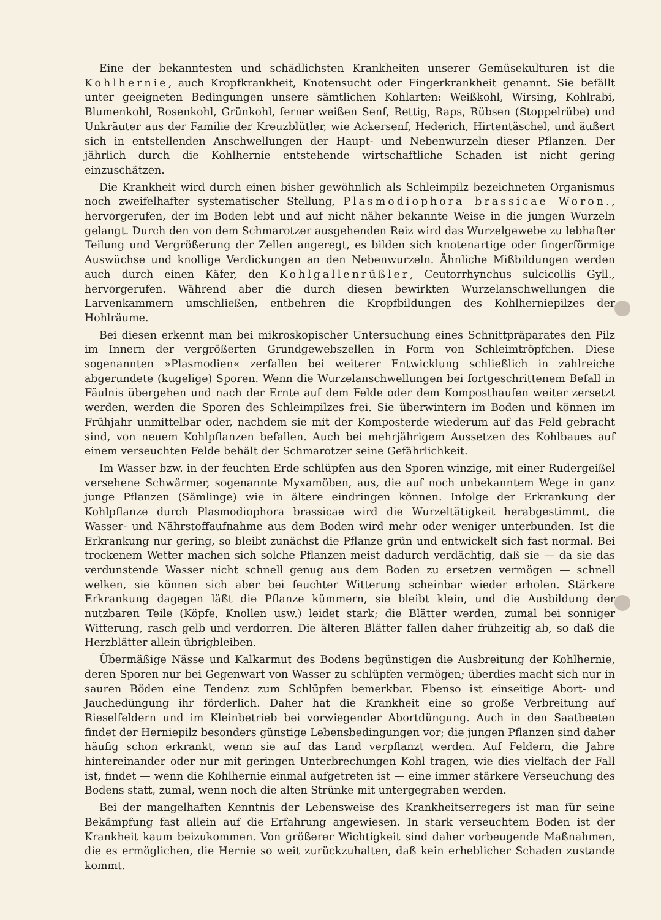Eine der bekanntesten und schädlichsten Krankheiten unserer Gemüsekulturen ist die Kohlhernie, auch Kropfkrankheit, Knotensucht oder Fingerkrankheit genannt. Sie befällt unter geeigneten Bedingungen unsere sämtlichen Kohlarten: Weißkohl, Wirsing, Kohlrabi, Blumenkohl, Rosenkohl, Grünkohl, ferner weißen Senf, Rettig, Raps, Rübsen (Stoppelrübe) und Unkräuter aus der Familie der Kreuzblütler, wie Ackersenf, Hederich, Hirtentäschel, und äußert sich in entstellenden Anschwellungen der Haupt- und Nebenwurzeln dieser Pflanzen. Der jährlich durch die Kohlhernie entstehende wirtschaftliche Schaden ist nicht gering einzuschätzen.
Die Krankheit wird durch einen bisher gewöhnlich als Schleimpilz bezeichneten Organismus noch zweifelhafter systematischer Stellung, Plasmodiophora brassicae Woron., hervorgerufen, der im Boden lebt und auf nicht näher bekannte Weise in die jungen Wurzeln gelangt. Durch den von dem Schmarotzer ausgehenden Reiz wird das Wurzelgewebe zu lebhafter Teilung und Vergrößerung der Zellen angeregt, es bilden sich knotenartige oder fingerförmige Auswüchse und knollige Verdickungen an den Nebenwurzeln. Ähnliche Mißbildungen werden auch durch einen Käfer, den Kohlgallenrüßler, Ceutorrhynchus sulcicollis Gyll., hervorgerufen. Während aber die durch diesen bewirkten Wurzelanschwellungen die Larvenkammern umschließen, entbehren die Kropfbildungen des Kohlherniepilzes der Hohlräume.
Bei diesen erkennt man bei mikroskopischer Untersuchung eines Schnittpräparates den Pilz im Innern der vergrößerten Grundgewebszellen in Form von Schleimtröpfchen. Diese sogenannten »Plasmodien« zerfallen bei weiterer Entwicklung schließlich in zahlreiche abgerundete (kugelige) Sporen. Wenn die Wurzelanschwellungen bei fortgeschrittenem Befall in Fäulnis übergehen und nach der Ernte auf dem Felde oder dem Komposthaufen weiter zersetzt werden, werden die Sporen des Schleimpilzes frei. Sie überwintern im Boden und können im Frühjahr unmittelbar oder, nachdem sie mit der Komposterde wiederum auf das Feld gebracht sind, von neuem Kohlpflanzen befallen. Auch bei mehrjährigem Aussetzen des Kohlbaues auf einem verseuchten Felde behält der Schmarotzer seine Gefährlichkeit.
Im Wasser bzw. in der feuchten Erde schlüpfen aus den Sporen winzige, mit einer Rudergeißel versehene Schwärmer, sogenannte Myxamöben, aus, die auf noch unbekanntem Wege in ganz junge Pflanzen (Sämlinge) wie in ältere eindringen können. Infolge der Erkrankung der Kohlpflanze durch Plasmodiophora brassicae wird die Wurzeltätigkeit herabgestimmt, die Wasser- und Nährstoffaufnahme aus dem Boden wird mehr oder weniger unterbunden. Ist die Erkrankung nur gering, so bleibt zunächst die Pflanze grün und entwickelt sich fast normal. Bei trockenem Wetter machen sich solche Pflanzen meist dadurch verdächtig, daß sie — da sie das verdunstende Wasser nicht schnell genug aus dem Boden zu ersetzen vermögen — schnell welken, sie können sich aber bei feuchter Witterung scheinbar wieder erholen. Stärkere Erkrankung dagegen läßt die Pflanze kümmern, sie bleibt klein, und die Ausbildung der nutzbaren Teile (Köpfe, Knollen usw.) leidet stark; die Blätter werden, zumal bei sonniger Witterung, rasch gelb und verdorren. Die älteren Blätter fallen daher frühzeitig ab, so daß die Herzblätter allein übrigbleiben.
Übermäßige Nässe und Kalkarmut des Bodens begünstigen die Ausbreitung der Kohlhernie, deren Sporen nur bei Gegenwart von Wasser zu schlüpfen vermögen; überdies macht sich nur in sauren Böden eine Tendenz zum Schlüpfen bemerkbar. Ebenso ist einseitige Abort- und Jauchedüngung ihr förderlich. Daher hat die Krankheit eine so große Verbreitung auf Rieselfeldern und im Kleinbetrieb bei vorwiegender Abortdüngung. Auch in den Saatbeeten findet der Herniepilz besonders günstige Lebensbedingungen vor; die jungen Pflanzen sind daher häufig schon erkrankt, wenn sie auf das Land verpflanzt werden. Auf Feldern, die Jahre hintereinander oder nur mit geringen Unterbrechungen Kohl tragen, wie dies vielfach der Fall ist, findet — wenn die Kohlhernie einmal aufgetreten ist — eine immer stärkere Verseuchung des Bodens statt, zumal, wenn noch die alten Strünke mit untergegraben werden.
Bei der mangelhaften Kenntnis der Lebensweise des Krankheitserregers ist man für seine Bekämpfung fast allein auf die Erfahrung angewiesen. In stark verseuchtem Boden ist der Krankheit kaum beizukommen. Von größerer Wichtigkeit sind daher vorbeugende Maßnahmen, die es ermöglichen, die Hernie so weit zurückzuhalten, daß kein erheblicher Schaden zustande kommt.